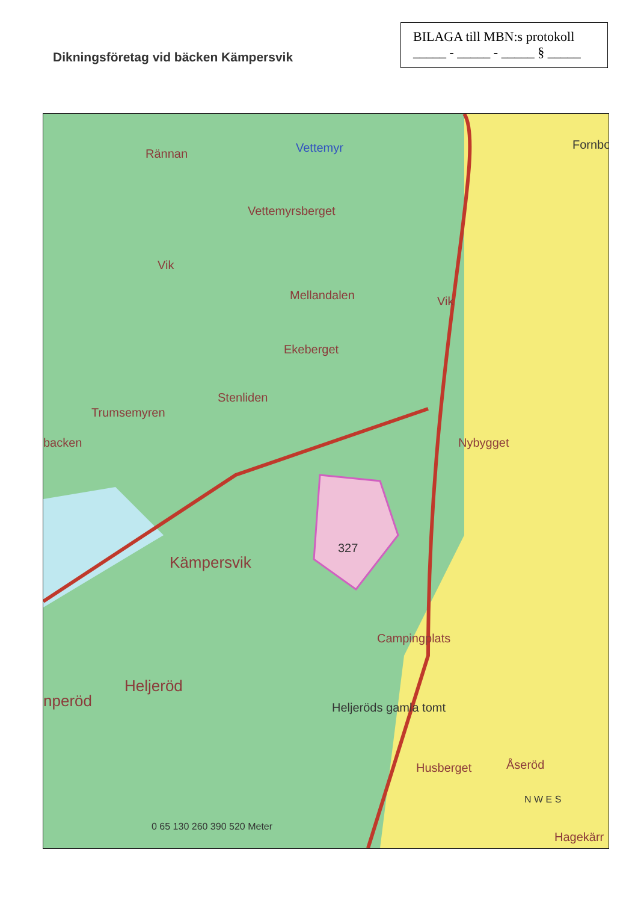Dikningsföretag vid bäcken Kämpersvik
BILAGA till MBN:s protokoll
_____ - _____ - _____ § _____
Rännan Vettemyr
Vettemyrsberget
Fornbo
Vik
Mellandalen Vik
Ekeberget
Stenliden
Trumsemyren
backen Nybygget
327
Kämpersvik
Campingplats
Heljeröd
nperöd Heljeröds gamla tomt
Husberget Åseröd
0 65 130 260 390 520 Meter
N W E S
Hagekärr